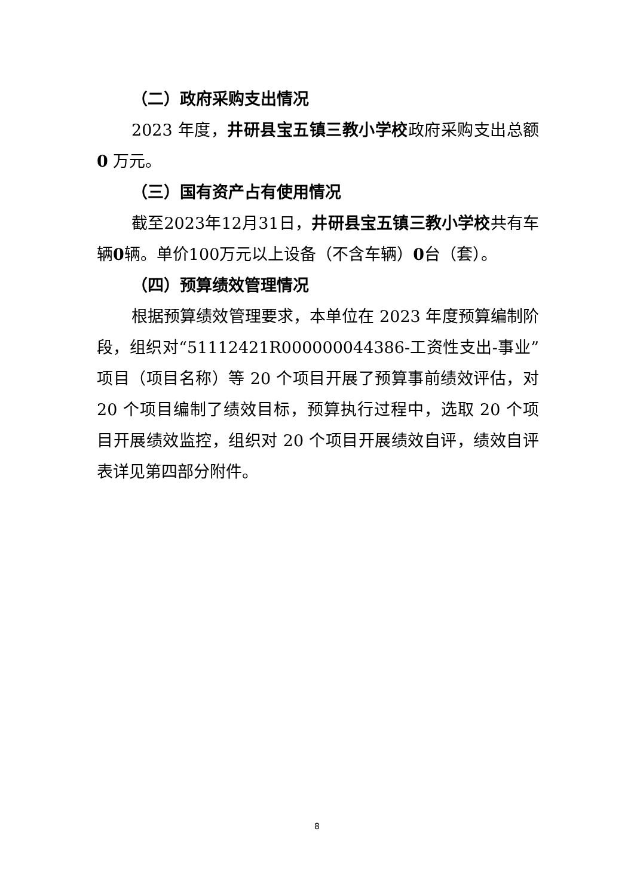（二）政府采购支出情况
2023 年度，井研县宝五镇三教小学校政府采购支出总额0 万元。
（三）国有资产占有使用情况
截至2023年12月31日，井研县宝五镇三教小学校共有车辆0辆。单价100万元以上设备（不含车辆）0台（套）。
（四）预算绩效管理情况
根据预算绩效管理要求，本单位在 2023 年度预算编制阶段，组织对“51112421R000000044386-工资性支出-事业”项目（项目名称）等 20 个项目开展了预算事前绩效评估，对 20 个项目编制了绩效目标，预算执行过程中，选取 20 个项目开展绩效监控，组织对 20 个项目开展绩效自评，绩效自评表详见第四部分附件。
8